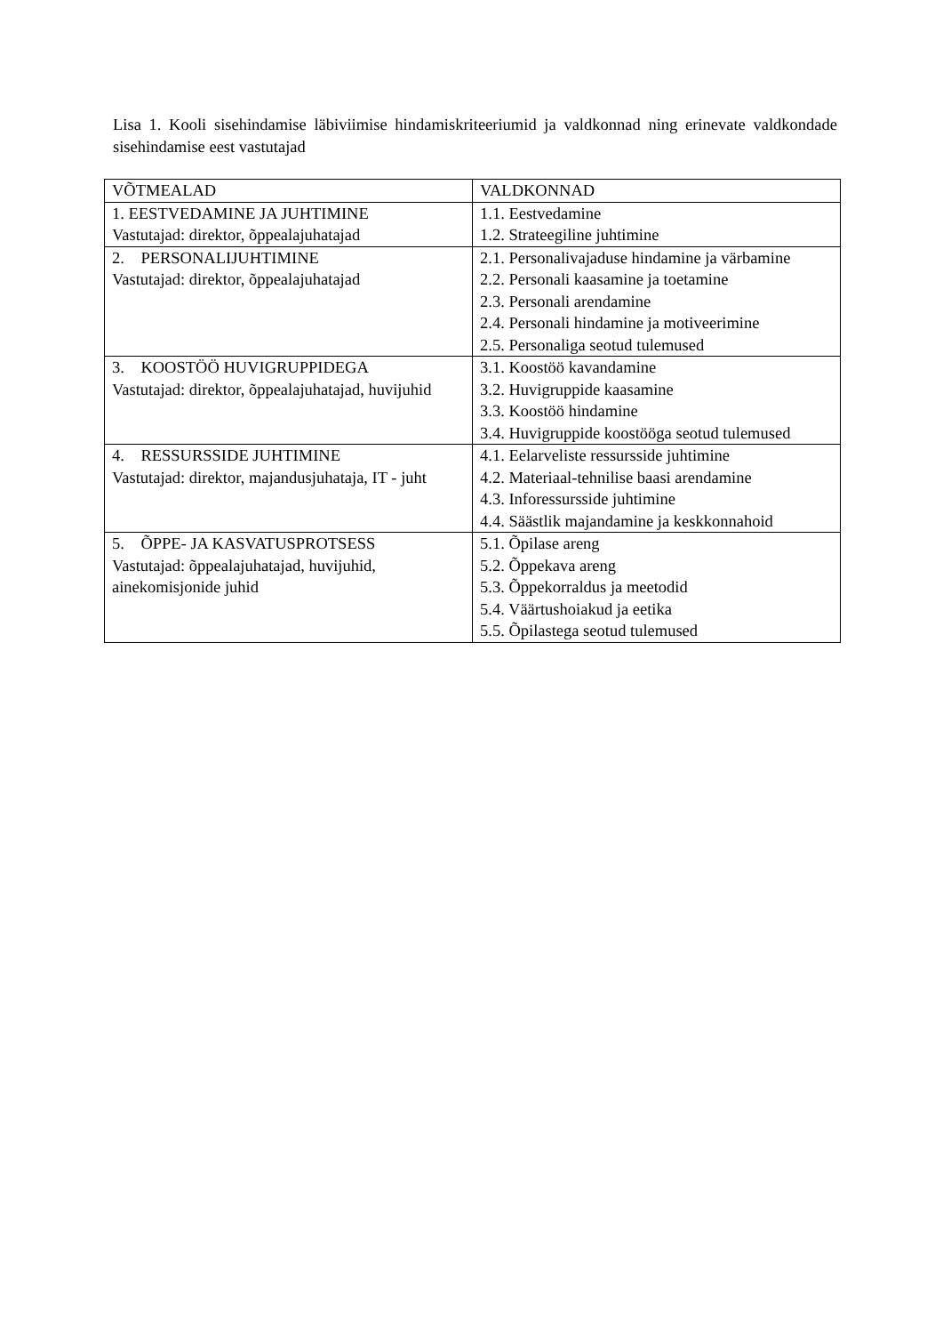Lisa 1. Kooli sisehindamise läbiviimise hindamiskriteeriumid ja valdkonnad ning erinevate valdkondade sisehindamise eest vastutajad
| VÕTMEALAD | VALDKONNAD |
| --- | --- |
| 1. EESTVEDAMINE JA JUHTIMINE Vastutajad: direktor, õppealajuhatajad | 1.1. Eestvedamine 1.2. Strateegiline juhtimine |
| 2. PERSONALIJUHTIMINE Vastutajad: direktor, õppealajuhatajad | 2.1. Personalivajaduse hindamine ja värbamine 2.2. Personali kaasamine ja toetamine 2.3. Personali arendamine 2.4. Personali hindamine ja motiveerimine 2.5. Personaliga seotud tulemused |
| 3. KOOSTÖÖ HUVIGRUPPIDEGA Vastutajad: direktor, õppealajuhatajad, huvijuhid | 3.1. Koostöö kavandamine 3.2. Huvigruppide kaasamine 3.3. Koostöö hindamine 3.4. Huvigruppide koostööga seotud tulemused |
| 4. RESSURSSIDE JUHTIMINE Vastutajad: direktor, majandusjuhataja, IT - juht | 4.1. Eelarveliste ressursside juhtimine 4.2. Materiaal-tehnilise baasi arendamine 4.3. Inforessursside juhtimine 4.4. Säästlik majandamine ja keskkonnahoid |
| 5. ÕPPE- JA KASVATUSPROTSESS Vastutajad: õppealajuhatajad, huvijuhid, ainekomisjonide juhid | 5.1. Õpilase areng 5.2. Õppekava areng 5.3. Õppekorraldus ja meetodid 5.4. Väärtushoiakud ja eetika 5.5. Õpilastega seotud tulemused |